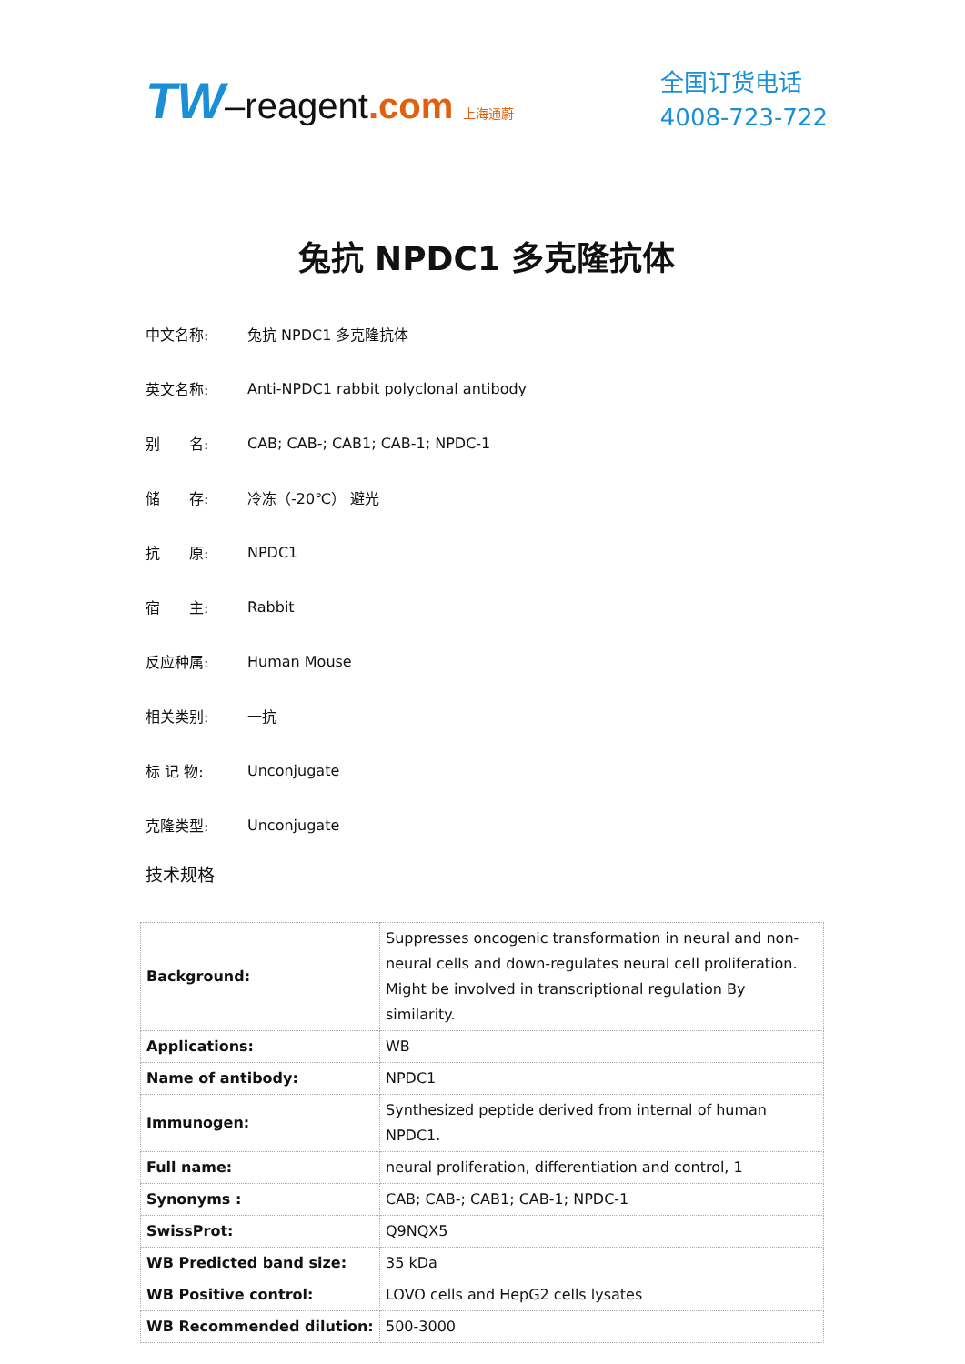TW–reagent.com 上海通蔚
全国订货电话
4008-723-722
兔抗 NPDC1 多克隆抗体
中文名称: 兔抗 NPDC1 多克隆抗体
英文名称:
Anti-NPDC1 rabbit polyclonal antibody
别　　名: CAB; CAB-; CAB1; CAB-1; NPDC-1
储　　存: 冷冻（-20℃） 避光
抗　　原: NPDC1
宿　　主: Rabbit
反应种属: Human Mouse
相关类别: 一抗
标 记 物: Unconjugate
克隆类型: Unconjugate
技术规格
| Background: | Suppresses oncogenic transformation in neural and non-neural cells and down-regulates neural cell proliferation. Might be involved in transcriptional regulation By similarity. |
| Applications: | WB |
| Name of antibody: | NPDC1 |
| Immunogen: | Synthesized peptide derived from internal of human NPDC1. |
| Full name: | neural proliferation, differentiation and control, 1 |
| Synonyms : | CAB; CAB-; CAB1; CAB-1; NPDC-1 |
| SwissProt: | Q9NQX5 |
| WB Predicted band size: | 35 kDa |
| WB Positive control: | LOVO cells and HepG2 cells lysates |
| WB Recommended dilution: | 500-3000 |